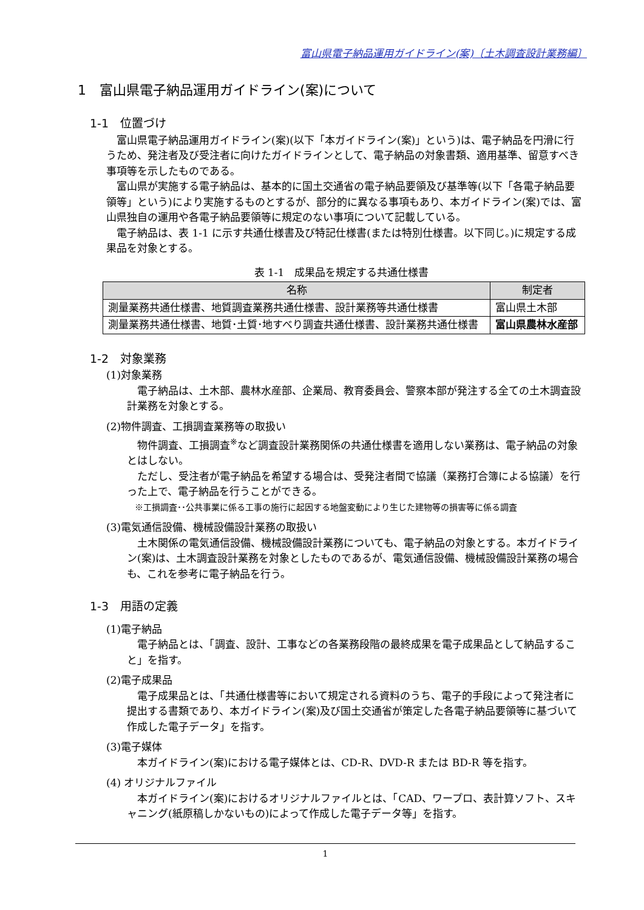富山県電子納品運用ガイドライン(案)〔土木調査設計業務編〕
1　富山県電子納品運用ガイドライン(案)について
1-1　位置づけ
富山県電子納品運用ガイドライン(案)(以下「本ガイドライン(案)」という)は、電子納品を円滑に行うため、発注者及び受注者に向けたガイドラインとして、電子納品の対象書類、適用基準、留意すべき事項等を示したものである。
富山県が実施する電子納品は、基本的に国土交通省の電子納品要領及び基準等(以下「各電子納品要領等」という)により実施するものとするが、部分的に異なる事項もあり、本ガイドライン(案)では、富山県独自の運用や各電子納品要領等に規定のない事項について記載している。
電子納品は、表 1-1 に示す共通仕様書及び特記仕様書(または特別仕様書。以下同じ。)に規定する成果品を対象とする。
表 1-1　成果品を規定する共通仕様書
| 名称 | 制定者 |
| --- | --- |
| 測量業務共通仕様書、地質調査業務共通仕様書、設計業務等共通仕様書 | 富山県土木部 |
| 測量業務共通仕様書、地質･土質･地すべり調査共通仕様書、設計業務共通仕様書 | 富山県農林水産部 |
1-2　対象業務
(1)対象業務
電子納品は、土木部、農林水産部、企業局、教育委員会、警察本部が発注する全ての土木調査設計業務を対象とする。
(2)物件調査、工損調査業務等の取扱い
物件調査、工損調査<sup>※</sup>など調査設計業務関係の共通仕様書を適用しない業務は、電子納品の対象とはしない。
ただし、受注者が電子納品を希望する場合は、受発注者間で協議（業務打合簿による協議）を行った上で、電子納品を行うことができる。
※工損調査･･公共事業に係る工事の施行に起因する地盤変動により生じた建物等の損害等に係る調査
(3)電気通信設備、機械設備設計業務の取扱い
土木関係の電気通信設備、機械設備設計業務についても、電子納品の対象とする。本ガイドライン(案)は、土木調査設計業務を対象としたものであるが、電気通信設備、機械設備設計業務の場合も、これを参考に電子納品を行う。
1-3　用語の定義
(1)電子納品
電子納品とは、「調査、設計、工事などの各業務段階の最終成果を電子成果品として納品すること」を指す。
(2)電子成果品
電子成果品とは、「共通仕様書等において規定される資料のうち、電子的手段によって発注者に提出する書類であり、本ガイドライン(案)及び国土交通省が策定した各電子納品要領等に基づいて作成した電子データ」を指す。
(3)電子媒体
本ガイドライン(案)における電子媒体とは、CD-R、DVD-R または BD-R 等を指す。
(4) オリジナルファイル
本ガイドライン(案)におけるオリジナルファイルとは、「CAD、ワープロ、表計算ソフト、スキャニング(紙原稿しかないもの)によって作成した電子データ等」を指す。
1